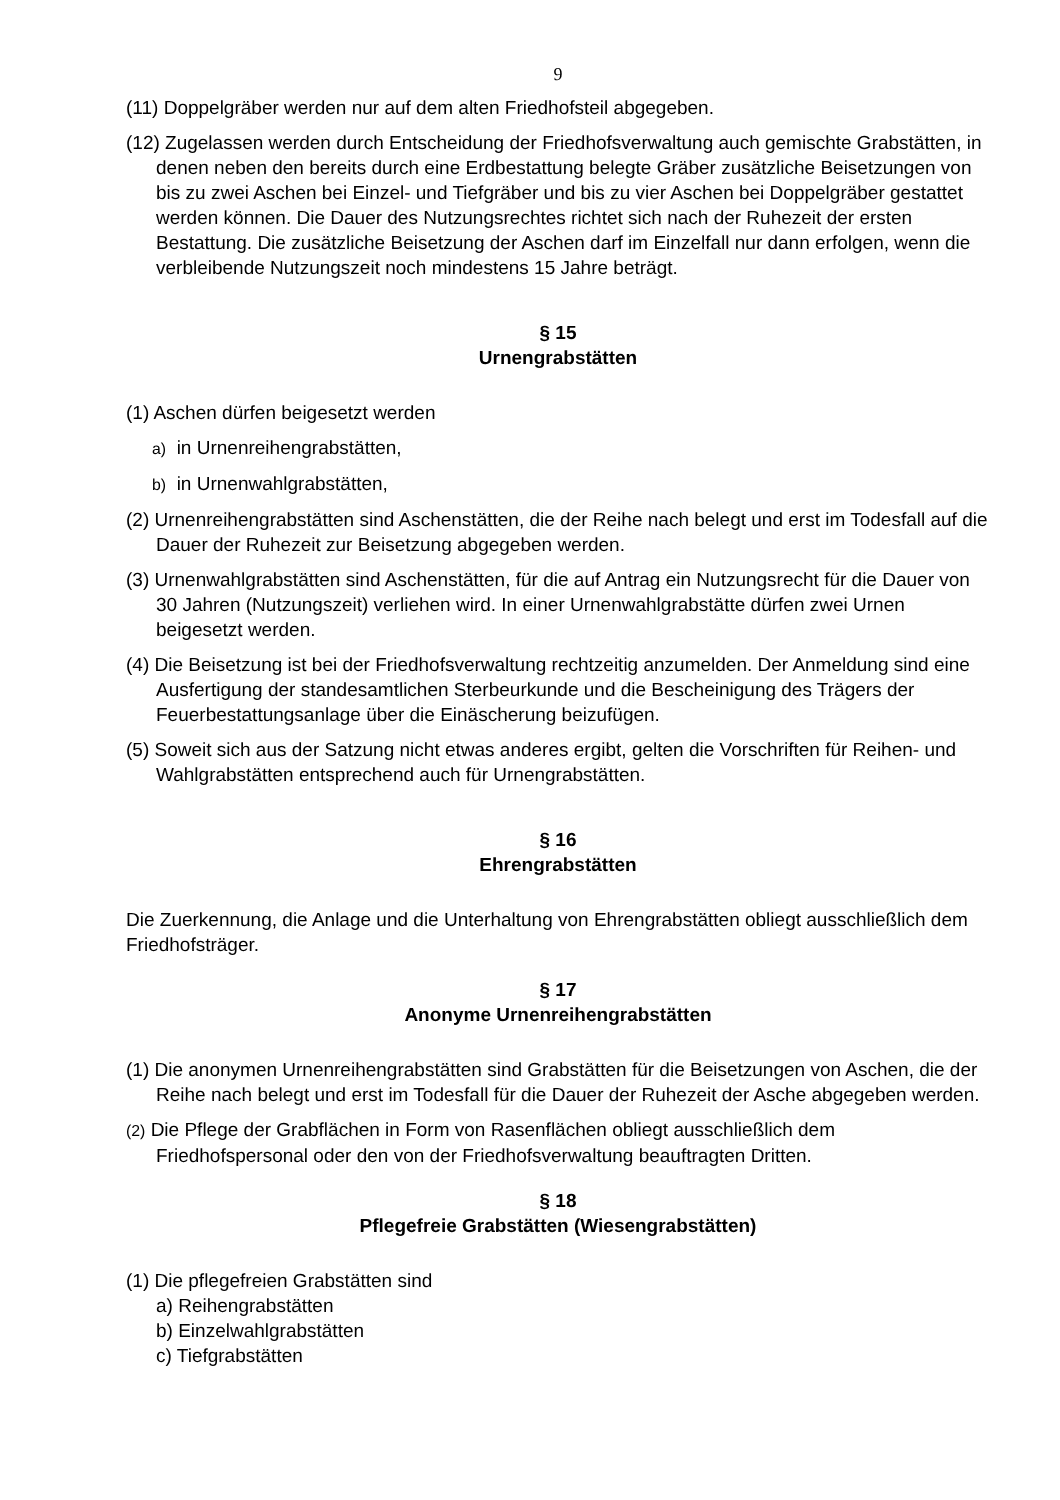9
(11) Doppelgräber werden nur auf dem alten Friedhofsteil abgegeben.
(12) Zugelassen werden durch Entscheidung der Friedhofsverwaltung auch gemischte Grabstätten, in denen neben den bereits durch eine Erdbestattung belegte Gräber zusätzliche Beisetzungen von bis zu zwei Aschen bei Einzel- und Tiefgräber und bis zu vier Aschen bei Doppelgräber gestattet werden können. Die Dauer des Nutzungsrechtes richtet sich nach der Ruhezeit der ersten Bestattung. Die zusätzliche Beisetzung der Aschen darf im Einzelfall nur dann erfolgen, wenn die verbleibende Nutzungszeit noch mindestens 15 Jahre beträgt.
§ 15
Urnengrabstätten
(1) Aschen dürfen beigesetzt werden
a) in Urnenreihengrabstätten,
b) in Urnenwahlgrabstätten,
(2) Urnenreihengrabstätten sind Aschenstätten, die der Reihe nach belegt und erst im Todesfall auf die Dauer der Ruhezeit zur Beisetzung abgegeben werden.
(3) Urnenwahlgrabstätten sind Aschenstätten, für die auf Antrag ein Nutzungsrecht für die Dauer von 30 Jahren (Nutzungszeit) verliehen wird. In einer Urnenwahlgrabstätte dürfen zwei Urnen beigesetzt werden.
(4) Die Beisetzung ist bei der Friedhofsverwaltung rechtzeitig anzumelden. Der Anmeldung sind eine Ausfertigung der standesamtlichen Sterbeurkunde und die Bescheinigung des Trägers der Feuerbestattungsanlage über die Einäscherung beizufügen.
(5) Soweit sich aus der Satzung nicht etwas anderes ergibt, gelten die Vorschriften für Reihen- und Wahlgrabstätten entsprechend auch für Urnengrabstätten.
§ 16
Ehrengrabstätten
Die Zuerkennung, die Anlage und die Unterhaltung von Ehrengrabstätten obliegt ausschließlich dem Friedhofsträger.
§ 17
Anonyme Urnenreihengrabstätten
(1) Die anonymen Urnenreihengrabstätten sind Grabstätten für die Beisetzungen von Aschen, die der Reihe nach belegt und erst im Todesfall für die Dauer der Ruhezeit der Asche abgegeben werden.
(2) Die Pflege der Grabflächen in Form von Rasenflächen obliegt ausschließlich dem Friedhofspersonal oder den von der Friedhofsverwaltung beauftragten Dritten.
§ 18
Pflegefreie Grabstätten (Wiesengrabstätten)
(1) Die pflegefreien Grabstätten sind
a) Reihengrabstätten
b) Einzelwahlgrabstätten
c) Tiefgrabstätten